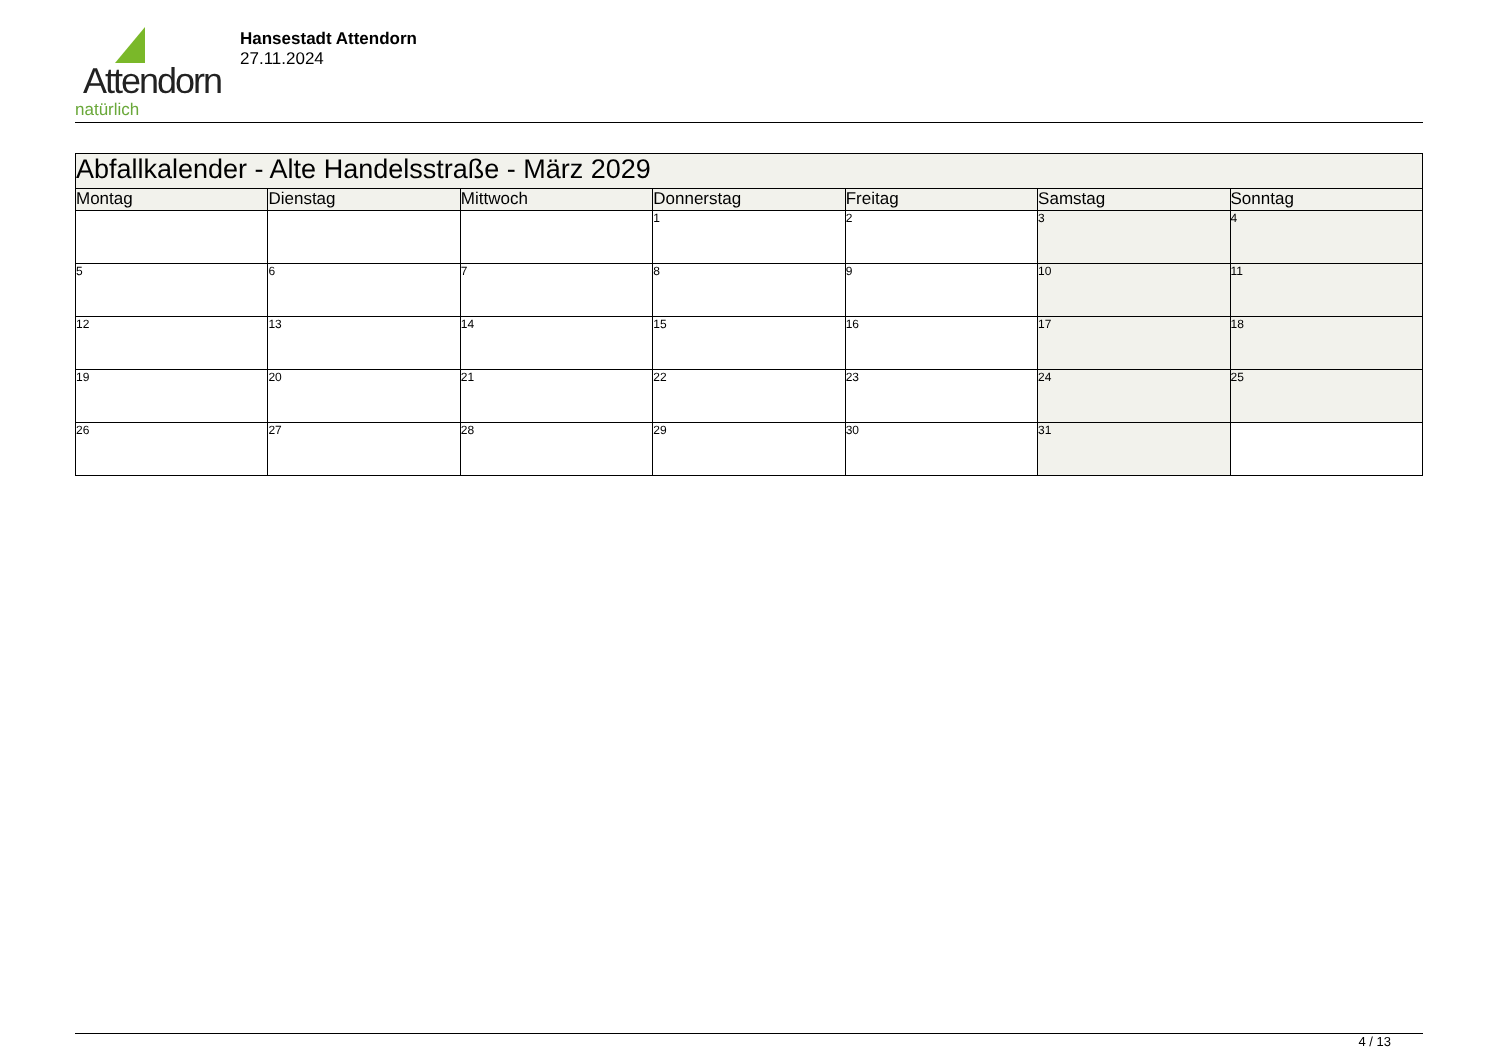Attendorn
natürlich
Hansestadt Attendorn
27.11.2024
| Abfallkalender - Alte Handelsstraße - März 2029 | | | | | | |
| Montag | Dienstag | Mittwoch | Donnerstag | Freitag | Samstag | Sonntag |
| | | | 1 | 2 | 3 | 4 |
| 5 | 6 | 7 | 8 | 9 | 10 | 11 |
| 12 | 13 | 14 | 15 | 16 | 17 | 18 |
| 19 | 20 | 21 | 22 | 23 | 24 | 25 |
| 26 | 27 | 28 | 29 | 30 | 31 | |
4 / 13